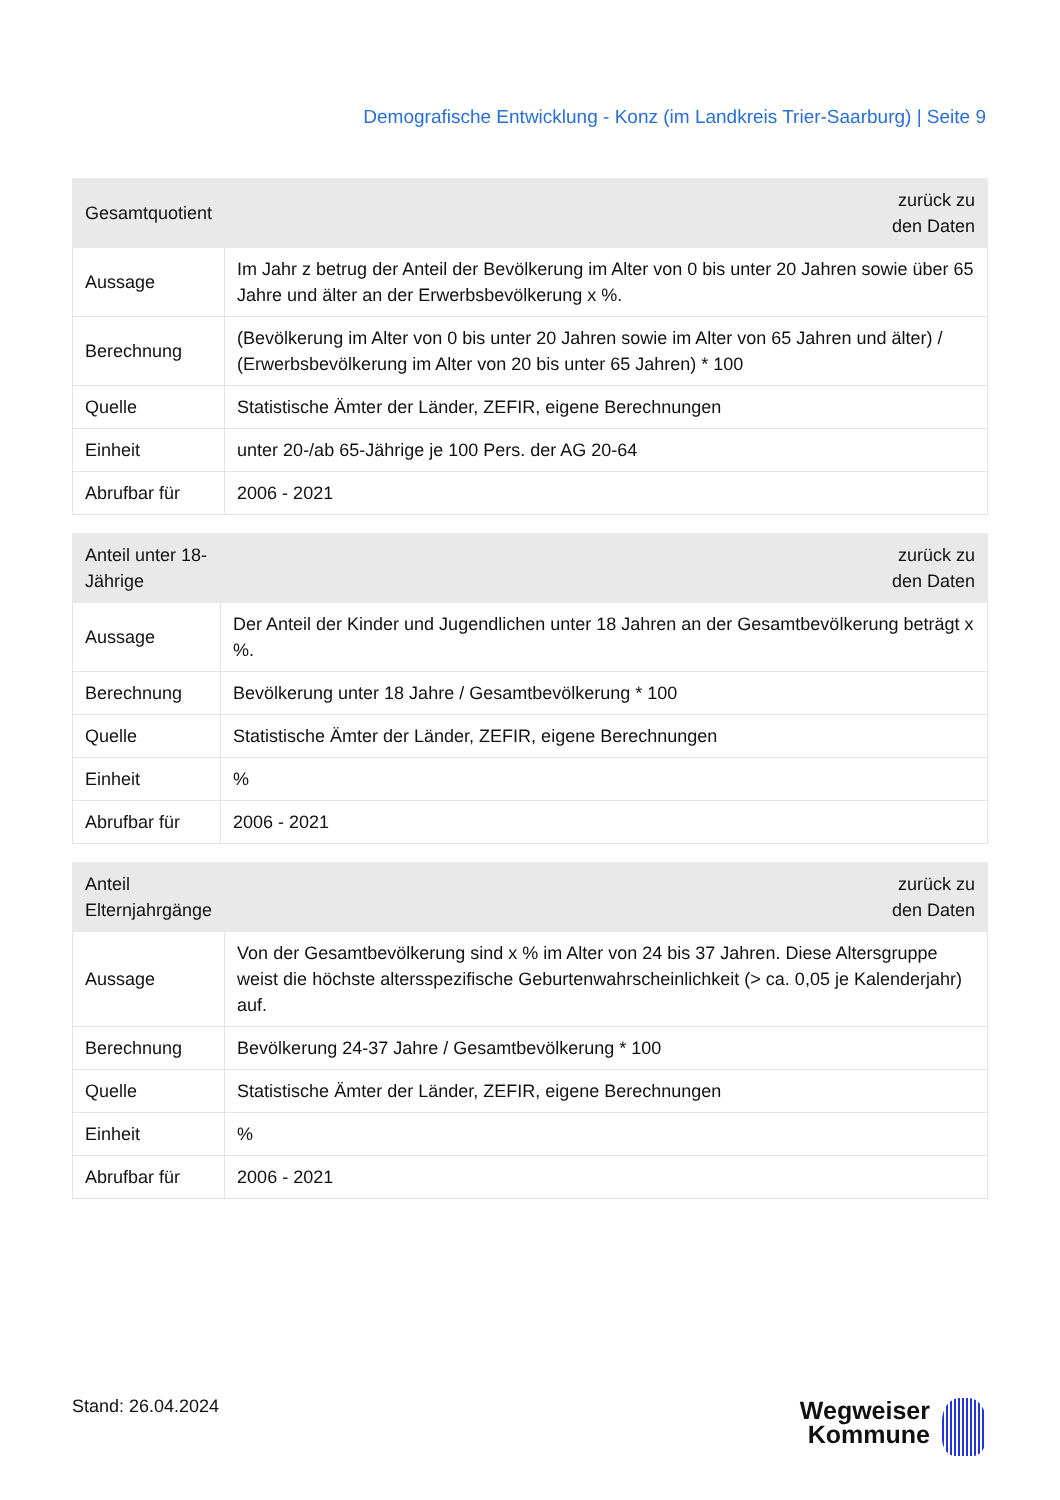Demografische Entwicklung - Konz (im Landkreis Trier-Saarburg) | Seite 9
| Gesamtquotient | zurück zu den Daten |
| --- | --- |
| Aussage | Im Jahr z betrug der Anteil der Bevölkerung im Alter von 0 bis unter 20 Jahren sowie über 65 Jahre und älter an der Erwerbsbevölkerung x %. |
| Berechnung | (Bevölkerung im Alter von 0 bis unter 20 Jahren sowie im Alter von 65 Jahren und älter) / (Erwerbsbevölkerung im Alter von 20 bis unter 65 Jahren) * 100 |
| Quelle | Statistische Ämter der Länder, ZEFIR, eigene Berechnungen |
| Einheit | unter 20-/ab 65-Jährige je 100 Pers. der AG 20-64 |
| Abrufbar für | 2006 - 2021 |
| Anteil unter 18-Jährige | zurück zu den Daten |
| --- | --- |
| Aussage | Der Anteil der Kinder und Jugendlichen unter 18 Jahren an der Gesamtbevölkerung beträgt x %. |
| Berechnung | Bevölkerung unter 18 Jahre / Gesamtbevölkerung * 100 |
| Quelle | Statistische Ämter der Länder, ZEFIR, eigene Berechnungen |
| Einheit | % |
| Abrufbar für | 2006 - 2021 |
| Anteil Elternjahrgänge | zurück zu den Daten |
| --- | --- |
| Aussage | Von der Gesamtbevölkerung sind x % im Alter von 24 bis 37 Jahren. Diese Altersgruppe weist die höchste altersspezifische Geburtenwahrscheinlichkeit (> ca. 0,05 je Kalenderjahr) auf. |
| Berechnung | Bevölkerung 24-37 Jahre / Gesamtbevölkerung * 100 |
| Quelle | Statistische Ämter der Länder, ZEFIR, eigene Berechnungen |
| Einheit | % |
| Abrufbar für | 2006 - 2021 |
Stand: 26.04.2024
Wegweiser
Kommune